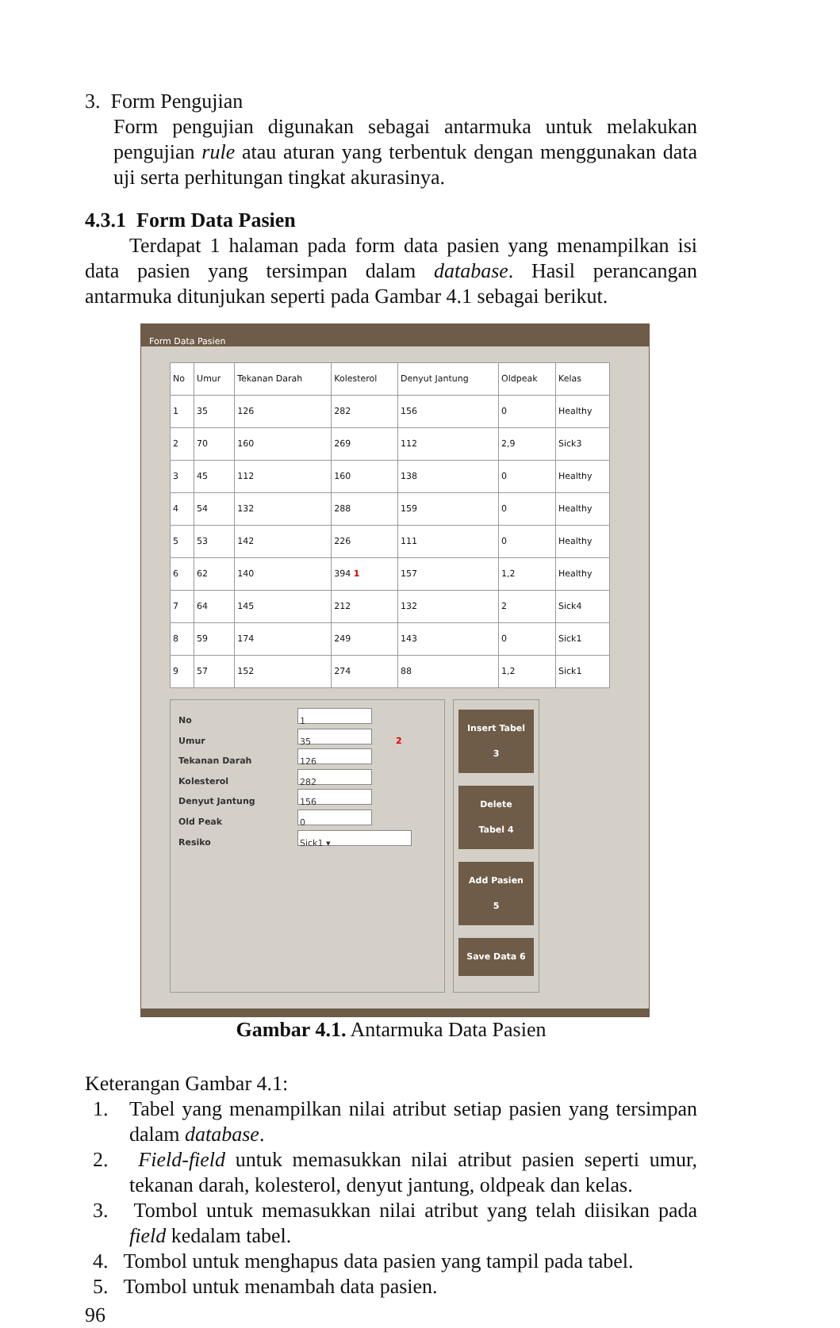3. Form Pengujian
Form pengujian digunakan sebagai antarmuka untuk melakukan pengujian rule atau aturan yang terbentuk dengan menggunakan data uji serta perhitungan tingkat akurasinya.
4.3.1 Form Data Pasien
Terdapat 1 halaman pada form data pasien yang menampilkan isi data pasien yang tersimpan dalam database. Hasil perancangan antarmuka ditunjukan seperti pada Gambar 4.1 sebagai berikut.
Form Data Pasien
| No | Umur | Tekanan Darah | Kolesterol | Denyut Jantung | Oldpeak | Kelas |
| --- | --- | --- | --- | --- | --- | --- |
| 1 | 35 | 126 | 282 | 156 | 0 | Healthy |
| 2 | 70 | 160 | 269 | 112 | 2,9 | Sick3 |
| 3 | 45 | 112 | 160 | 138 | 0 | Healthy |
| 4 | 54 | 132 | 288 | 159 | 0 | Healthy |
| 5 | 53 | 142 | 226 | 111 | 0 | Healthy |
| 6 | 62 | 140 | 394 1 | 157 | 1,2 | Healthy |
| 7 | 64 | 145 | 212 | 132 | 2 | Sick4 |
| 8 | 59 | 174 | 249 | 143 | 0 | Sick1 |
| 9 | 57 | 152 | 274 | 88 | 1,2 | Sick1 |
No 1
Umur 35 2
Tekanan Darah 126
Kolesterol 282
Denyut Jantung 156
Old Peak 0
Resiko Sick1 ▾
Insert Tabel 3
Delete Tabel 4
Add Pasien 5
Save Data 6
Gambar 4.1. Antarmuka Data Pasien
Keterangan Gambar 4.1:
1. Tabel yang menampilkan nilai atribut setiap pasien yang tersimpan dalam database.
2. Field-field untuk memasukkan nilai atribut pasien seperti umur, tekanan darah, kolesterol, denyut jantung, oldpeak dan kelas.
3. Tombol untuk memasukkan nilai atribut yang telah diisikan pada field kedalam tabel.
4. Tombol untuk menghapus data pasien yang tampil pada tabel.
5. Tombol untuk menambah data pasien.
96